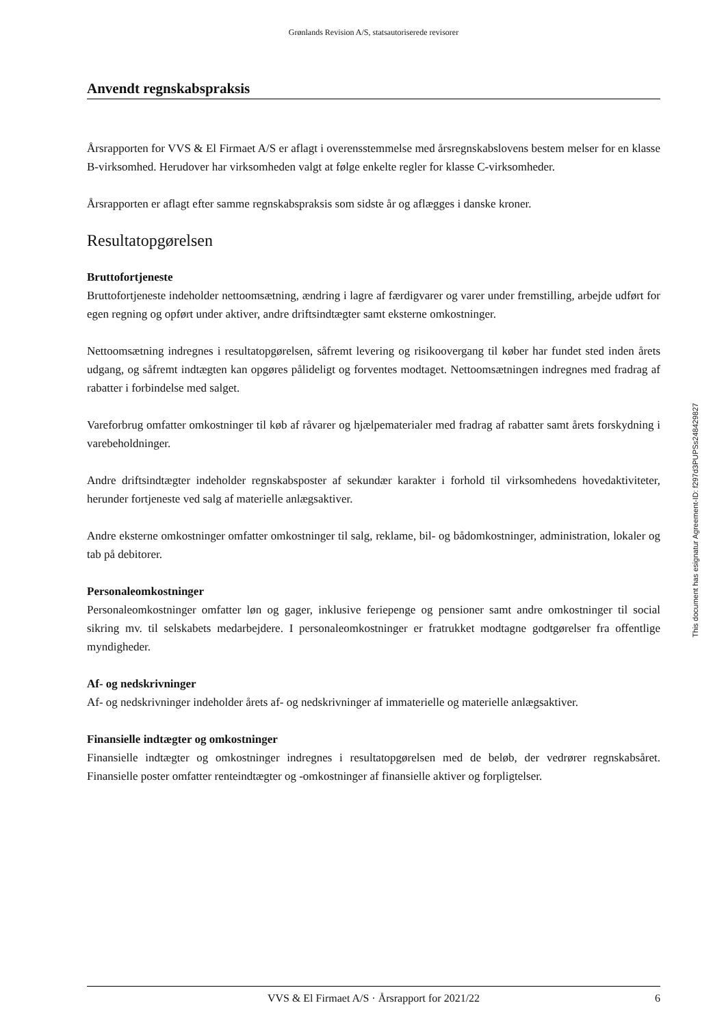Grønlands Revision A/S, statsautoriserede revisorer
Anvendt regnskabspraksis
Årsrapporten for VVS & El Firmaet A/S er aflagt i overensstemmelse med årsregnskabslovens bestem melser for en klasse B-virksomhed. Herudover har virksomheden valgt at følge enkelte regler for klasse C-virksomheder.
Årsrapporten er aflagt efter samme regnskabspraksis som sidste år og aflægges i danske kroner.
Resultatopgørelsen
Bruttofortjeneste
Bruttofortjeneste indeholder nettoomsætning, ændring i lagre af færdigvarer og varer under fremstilling, arbejde udført for egen regning og opført under aktiver, andre driftsindtægter samt eksterne omkostninger.
Nettoomsætning indregnes i resultatopgørelsen, såfremt levering og risikoovergang til køber har fundet sted inden årets udgang, og såfremt indtægten kan opgøres pålideligt og forventes modtaget. Nettoomsætningen indregnes med fradrag af rabatter i forbindelse med salget.
Vareforbrug omfatter omkostninger til køb af råvarer og hjælpematerialer med fradrag af rabatter samt årets forskydning i varebeholdninger.
Andre driftsindtægter indeholder regnskabsposter af sekundær karakter i forhold til virksomhedens hovedaktiviteter, herunder fortjeneste ved salg af materielle anlægsaktiver.
Andre eksterne omkostninger omfatter omkostninger til salg, reklame, bil- og bådomkostninger, administration, lokaler og tab på debitorer.
Personaleomkostninger
Personaleomkostninger omfatter løn og gager, inklusive feriepenge og pensioner samt andre omkostninger til social sikring mv. til selskabets medarbejdere. I personaleomkostninger er fratrukket modtagne godtgørelser fra offentlige myndigheder.
Af- og nedskrivninger
Af- og nedskrivninger indeholder årets af- og nedskrivninger af immaterielle og materielle anlægsaktiver.
Finansielle indtægter og omkostninger
Finansielle indtægter og omkostninger indregnes i resultatopgørelsen med de beløb, der vedrører regnskabsåret. Finansielle poster omfatter renteindtægter og -omkostninger af finansielle aktiver og forpligtelser.
VVS & El Firmaet A/S · Årsrapport for 2021/22 6
This document has esignatur Agreement-ID: f297d3PUPSs248429827